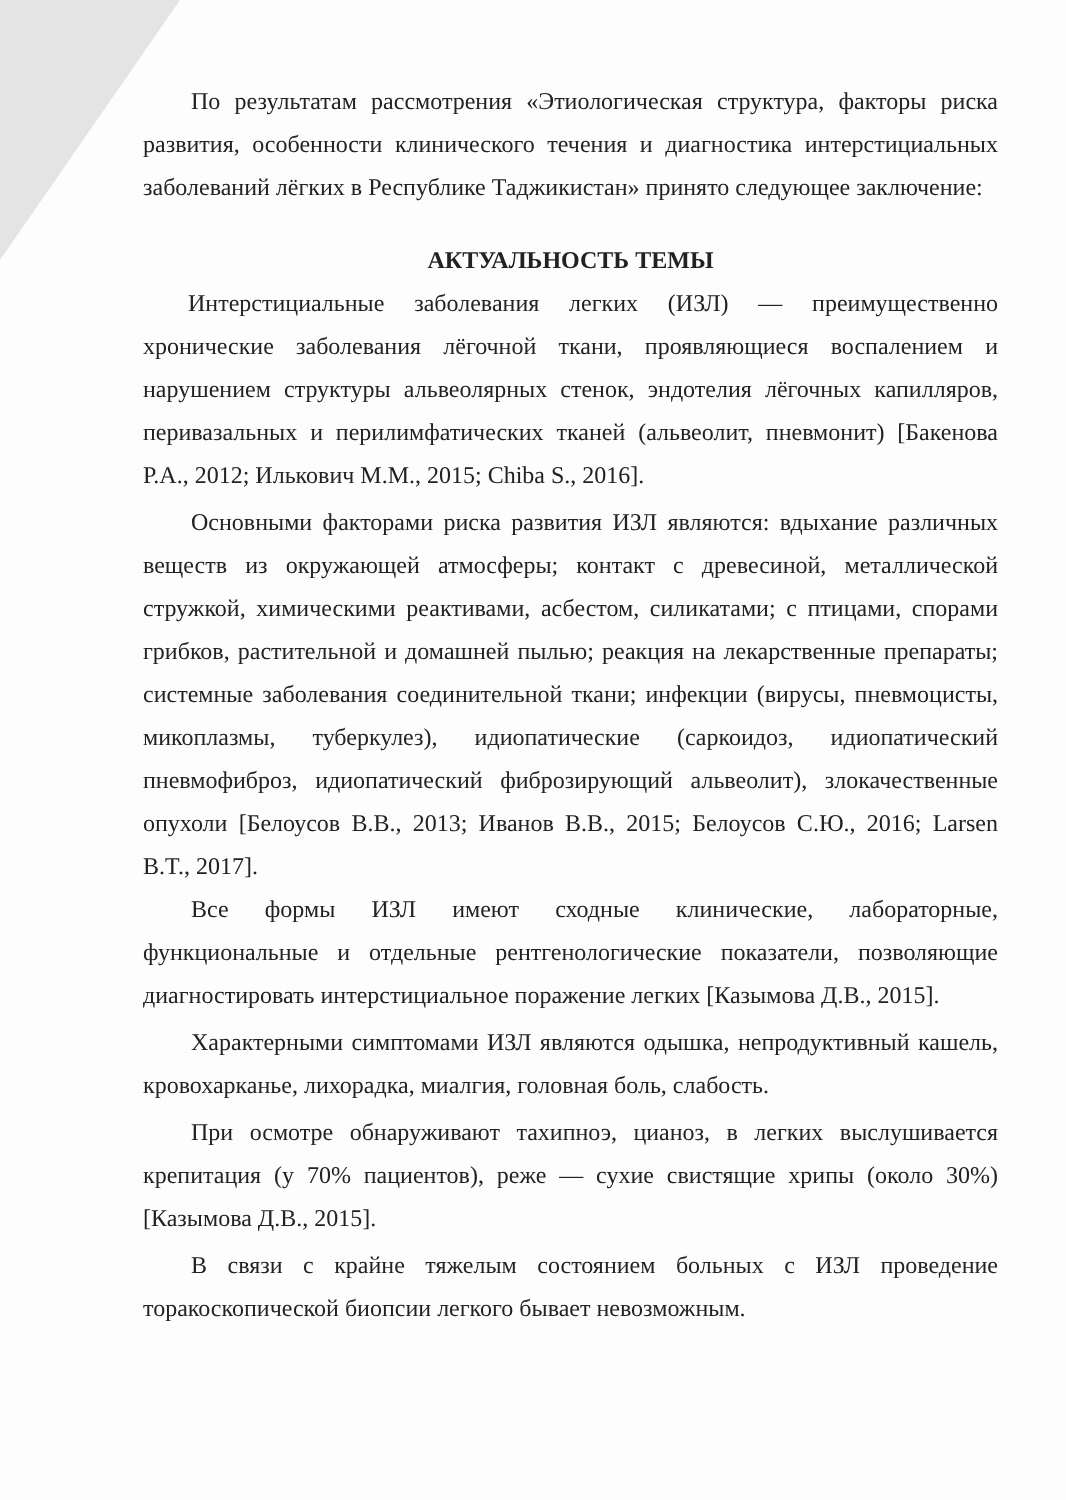По результатам рассмотрения «Этиологическая структура, факторы риска развития, особенности клинического течения и диагностика интерстициальных заболеваний лёгких в Республике Таджикистан» принято следующее заключение:
АКТУАЛЬНОСТЬ ТЕМЫ
Интерстициальные заболевания легких (ИЗЛ) — преимущественно хронические заболевания лёгочной ткани, проявляющиеся воспалением и нарушением структуры альвеолярных стенок, эндотелия лёгочных капилляров, перивазальных и перилимфатических тканей (альвеолит, пневмонит) [Бакенова Р.А., 2012; Илькович М.М., 2015; Chiba S., 2016].
Основными факторами риска развития ИЗЛ являются: вдыхание различных веществ из окружающей атмосферы; контакт с древесиной, металлической стружкой, химическими реактивами, асбестом, силикатами; с птицами, спорами грибков, растительной и домашней пылью; реакция на лекарственные препараты; системные заболевания соединительной ткани; инфекции (вирусы, пневмоцисты, микоплазмы, туберкулез), идиопатические (саркоидоз, идиопатический пневмофиброз, идиопатический фиброзирующий альвеолит), злокачественные опухоли [Белоусов В.В., 2013; Иванов В.В., 2015; Белоусов С.Ю., 2016; Larsen B.T., 2017].
Все формы ИЗЛ имеют сходные клинические, лабораторные, функциональные и отдельные рентгенологические показатели, позволяющие диагностировать интерстициальное поражение легких [Казымова Д.В., 2015].
Характерными симптомами ИЗЛ являются одышка, непродуктивный кашель, кровохарканье, лихорадка, миалгия, головная боль, слабость.
При осмотре обнаруживают тахипноэ, цианоз, в легких выслушивается крепитация (у 70% пациентов), реже — сухие свистящие хрипы (около 30%) [Казымова Д.В., 2015].
В связи с крайне тяжелым состоянием больных с ИЗЛ проведение торакоскопической биопсии легкого бывает невозможным.